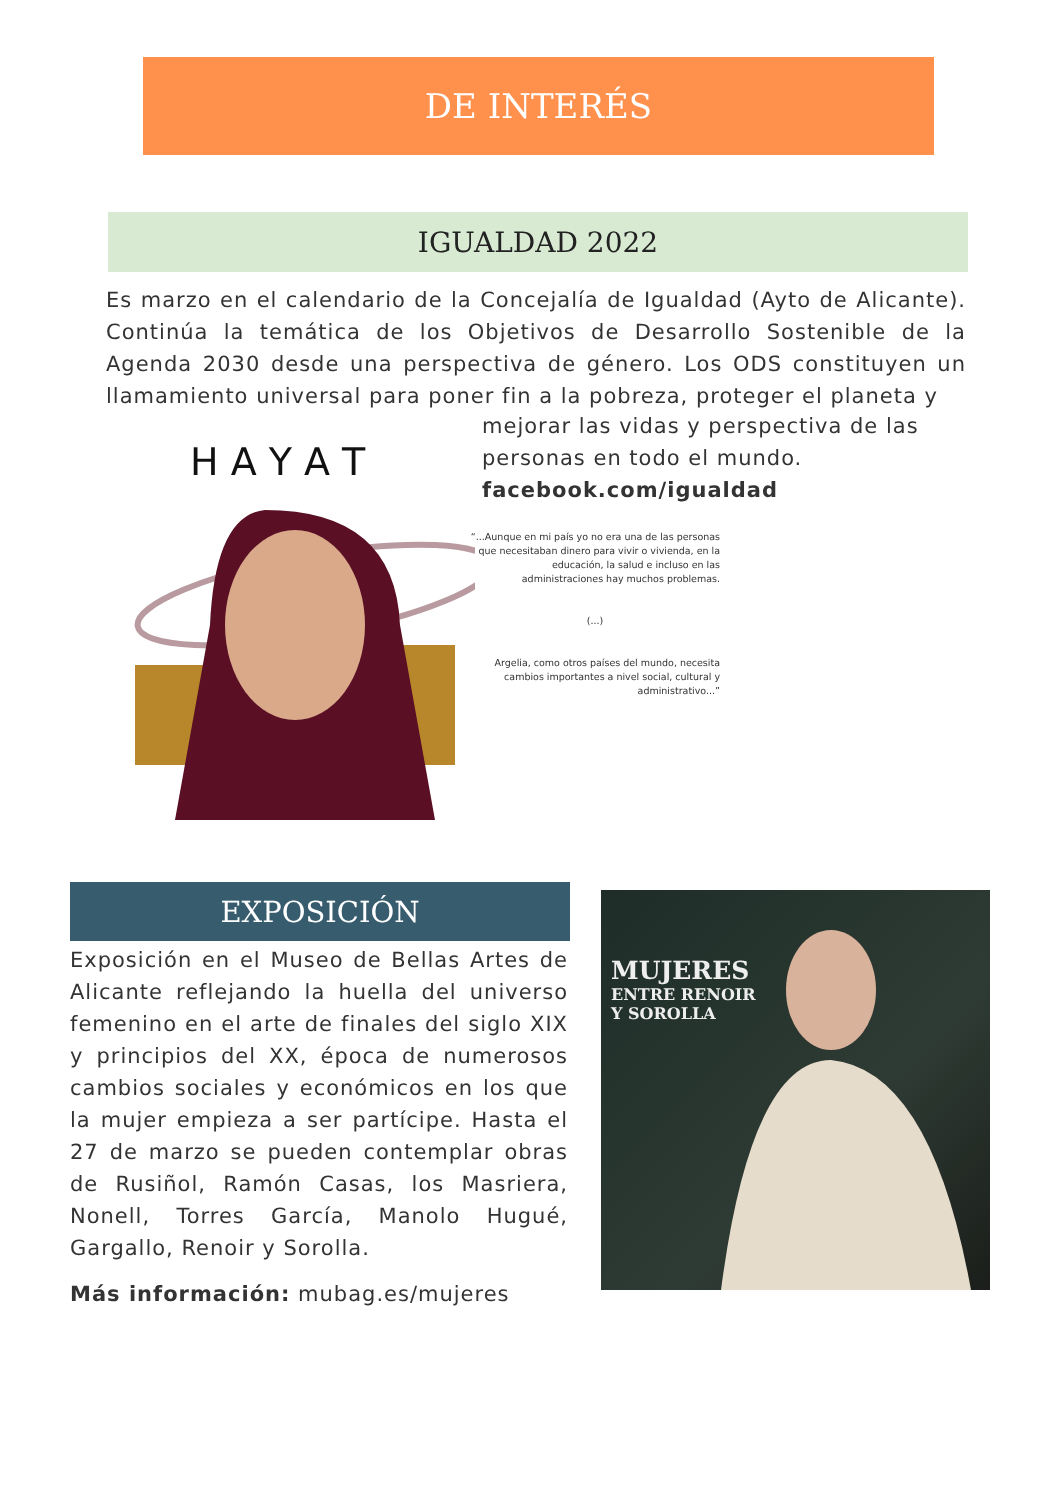DE INTERÉS
IGUALDAD 2022
Es marzo en el calendario de la Concejalía de Igualdad (Ayto de Alicante). Continúa la temática de los Objetivos de Desarrollo Sostenible de la Agenda 2030 desde una perspectiva de género. Los ODS constituyen un llamamiento universal para poner fin a la pobreza, proteger el planeta y
mejorar las vidas y perspectiva de las personas en todo el mundo.
facebook.com/igualdad
H A Y A T
“...Aunque en mi país yo no era una de las personas que necesitaban dinero para vivir o vivienda, en la educación, la salud e incluso en las administraciones hay muchos problemas.
(...)
Argelia, como otros países del mundo, necesita cambios importantes a nivel social, cultural y administrativo...”
EXPOSICIÓN
Exposición en el Museo de Bellas Artes de Alicante reflejando la huella del universo femenino en el arte de finales del siglo XIX y principios del XX, época de numerosos cambios sociales y económicos en los que la mujer empieza a ser partícipe. Hasta el 27 de marzo se pueden contemplar obras de Rusiñol, Ramón Casas, los Masriera, Nonell, Torres García, Manolo Hugué, Gargallo, Renoir y Sorolla.
Más información: mubag.es/mujeres
MUJERES
ENTRE RENOIR
Y SOROLLA